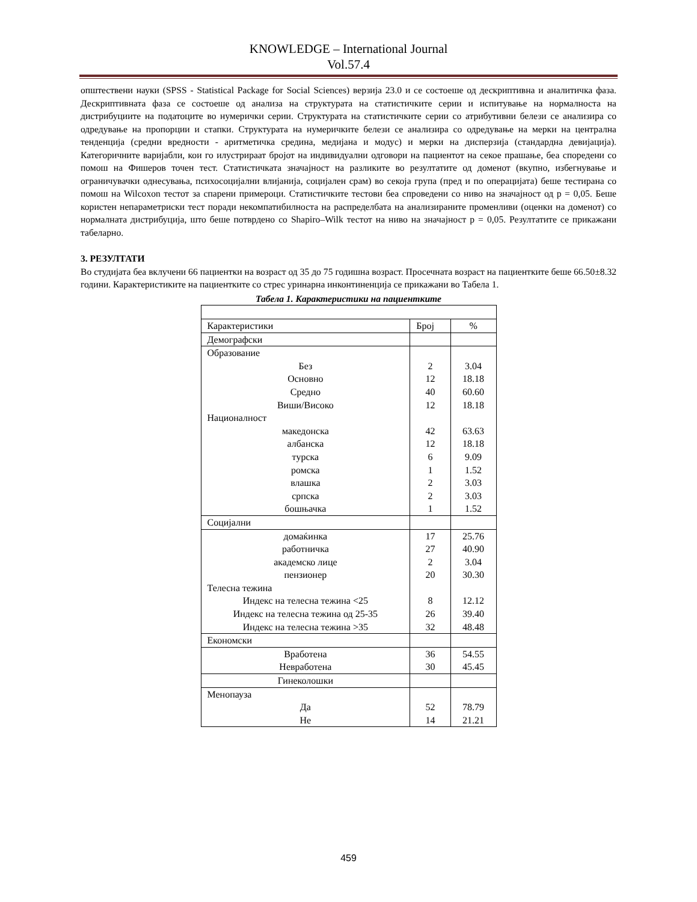KNOWLEDGE – International Journal
Vol.57.4
општествени науки (SPSS - Statistical Package for Social Sciences) верзија 23.0 и се состоеше од дескриптивна и аналитичка фаза. Дескриптивната фаза се состоеше од анализа на структурата на статистичките серии и испитување на нормалноста на дистрибуциите на податоците во нумерички серии. Структурата на статистичките серии со атрибутивни белези се анализира со одредување на пропорции и стапки. Структурата на нумеричките белези се анализира со одредување на мерки на централна тенденција (средни вредности - аритметичка средина, медијана и модус) и мерки на дисперзија (стандардна девијација). Категоричните варијабли, кои го илустрираат бројот на индивидуални одговори на пациентот на секое прашање, беа споредени со помош на Фишеров точен тест. Статистичката значајност на разликите во резултатите од доменот (вкупно, избегнување и ограничувачки однесувања, психосоцијални влијанија, социјален срам) во секоја група (пред и по операцијата) беше тестирана со помош на Wilcoxon тестот за спарени примероци. Статистичките тестови беа спроведени со ниво на значајност од p = 0,05. Беше користен непараметриски тест поради некомпатибилноста на распределбата на анализираните променливи (оценки на доменот) со нормалната дистрибуција, што беше потврдено со Shapiro–Wilk тестот на ниво на значајност p = 0,05. Резултатите се прикажани табеларно.
3. РЕЗУЛТАТИ
Во студијата беа вклучени 66 пациентки на возраст од 35 до 75 годишна возраст. Просечната возраст на пациентките беше 66.50±8.32 години. Карактеристиките на пациентките со стрес уринарна инконтиненција се прикажани во Табела 1.
Табела 1. Карактеристики на пациентките
| Карактеристики | Број | % |
| Демографски | | |
| Образование | | |
| Без | 2 | 3.04 |
| Основно | 12 | 18.18 |
| Средно | 40 | 60.60 |
| Виши/Високо | 12 | 18.18 |
| Националност | | |
| македонска | 42 | 63.63 |
| албанска | 12 | 18.18 |
| турска | 6 | 9.09 |
| ромска | 1 | 1.52 |
| влашка | 2 | 3.03 |
| српска | 2 | 3.03 |
| бошњачка | 1 | 1.52 |
| Социјални | | |
| домаќинка | 17 | 25.76 |
| работничка | 27 | 40.90 |
| академско лице | 2 | 3.04 |
| пензионер | 20 | 30.30 |
| Телесна тежина | | |
| Индекс на телесна тежина <25 | 8 | 12.12 |
| Индекс на телесна тежина од 25-35 | 26 | 39.40 |
| Индекс на телесна тежина >35 | 32 | 48.48 |
| Економски | | |
| Вработена | 36 | 54.55 |
| Невработена | 30 | 45.45 |
| Гинеколошки | | |
| Менопауза | | |
| Да | 52 | 78.79 |
| Не | 14 | 21.21 |
459